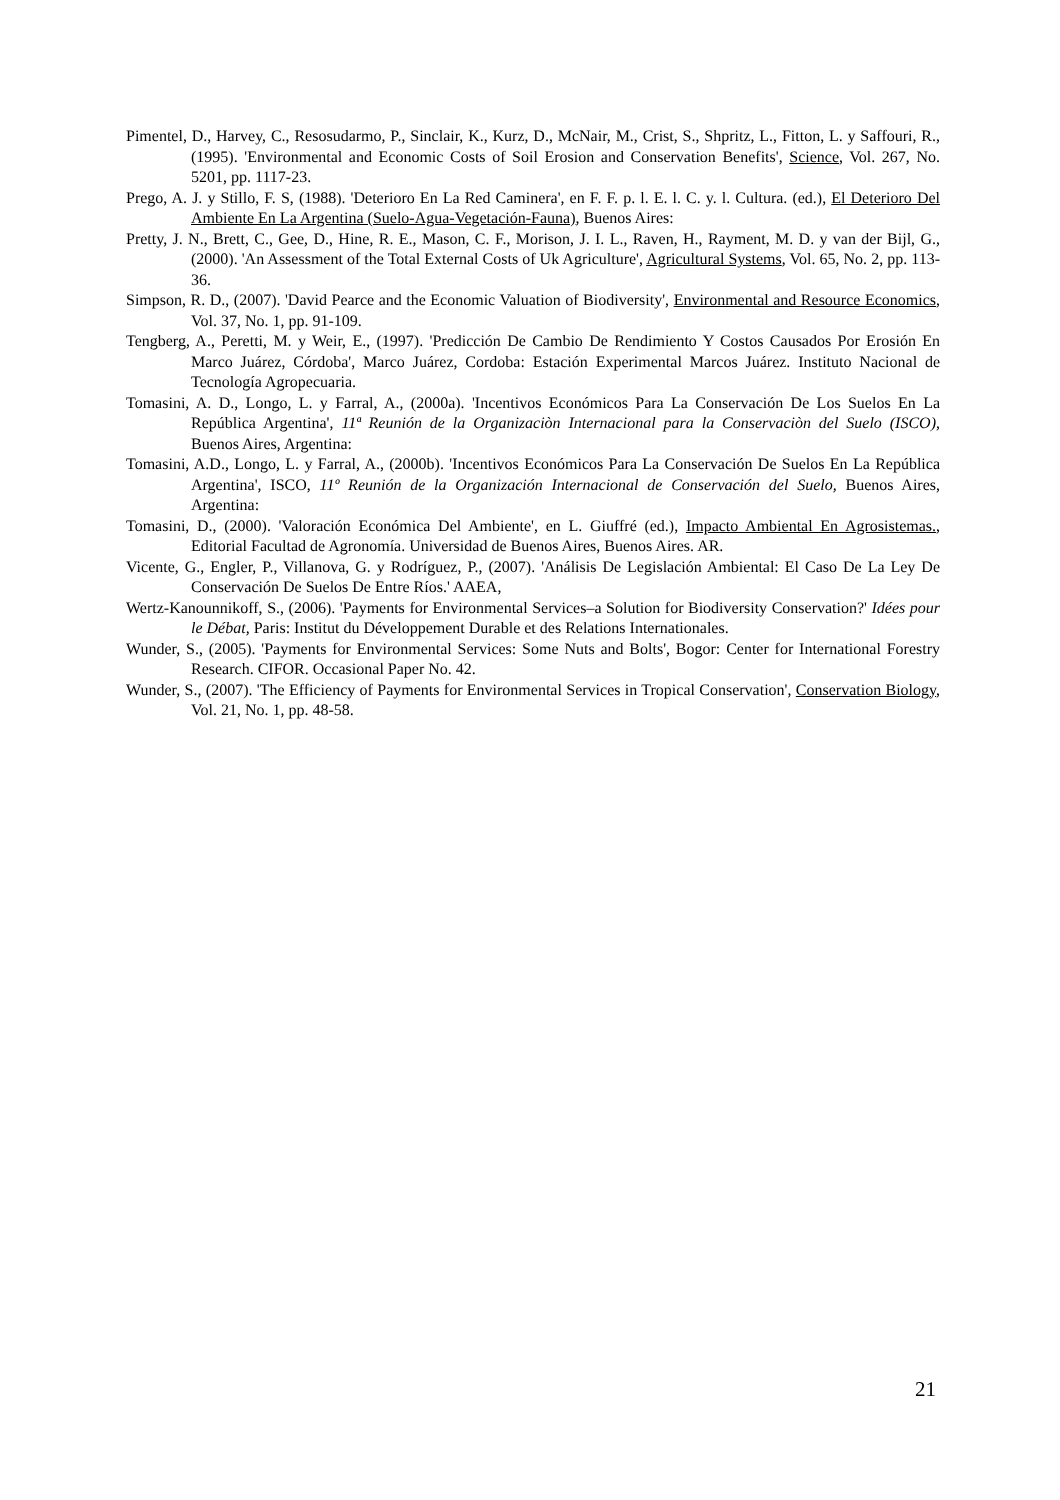Pimentel, D., Harvey, C., Resosudarmo, P., Sinclair, K., Kurz, D., McNair, M., Crist, S., Shpritz, L., Fitton, L. y Saffouri, R., (1995). 'Environmental and Economic Costs of Soil Erosion and Conservation Benefits', Science, Vol. 267, No. 5201, pp. 1117-23.
Prego, A. J. y Stillo, F. S, (1988). 'Deterioro En La Red Caminera', en F. F. p. l. E. l. C. y. l. Cultura. (ed.), El Deterioro Del Ambiente En La Argentina (Suelo-Agua-Vegetación-Fauna), Buenos Aires:
Pretty, J. N., Brett, C., Gee, D., Hine, R. E., Mason, C. F., Morison, J. I. L., Raven, H., Rayment, M. D. y van der Bijl, G., (2000). 'An Assessment of the Total External Costs of Uk Agriculture', Agricultural Systems, Vol. 65, No. 2, pp. 113-36.
Simpson, R. D., (2007). 'David Pearce and the Economic Valuation of Biodiversity', Environmental and Resource Economics, Vol. 37, No. 1, pp. 91-109.
Tengberg, A., Peretti, M. y Weir, E., (1997). 'Predicción De Cambio De Rendimiento Y Costos Causados Por Erosión En Marco Juárez, Córdoba', Marco Juárez, Cordoba: Estación Experimental Marcos Juárez. Instituto Nacional de Tecnología Agropecuaria.
Tomasini, A. D., Longo, L. y Farral, A., (2000a). 'Incentivos Económicos Para La Conservación De Los Suelos En La República Argentina', 11ª Reunión de la Organizaciòn Internacional para la Conservaciòn del Suelo (ISCO), Buenos Aires, Argentina:
Tomasini, A.D., Longo, L. y Farral, A., (2000b). 'Incentivos Económicos Para La Conservación De Suelos En La República Argentina', ISCO, 11º Reunión de la Organización Internacional de Conservación del Suelo, Buenos Aires, Argentina:
Tomasini, D., (2000). 'Valoración Económica Del Ambiente', en L. Giuffré (ed.), Impacto Ambiental En Agrosistemas., Editorial Facultad de Agronomía. Universidad de Buenos Aires, Buenos Aires. AR.
Vicente, G., Engler, P., Villanova, G. y Rodríguez, P., (2007). 'Análisis De Legislación Ambiental: El Caso De La Ley De Conservación De Suelos De Entre Ríos.' AAEA,
Wertz-Kanounnikoff, S., (2006). 'Payments for Environmental Services–a Solution for Biodiversity Conservation?' Idées pour le Débat, Paris: Institut du Développement Durable et des Relations Internationales.
Wunder, S., (2005). 'Payments for Environmental Services: Some Nuts and Bolts', Bogor: Center for International Forestry Research. CIFOR. Occasional Paper No. 42.
Wunder, S., (2007). 'The Efficiency of Payments for Environmental Services in Tropical Conservation', Conservation Biology, Vol. 21, No. 1, pp. 48-58.
21